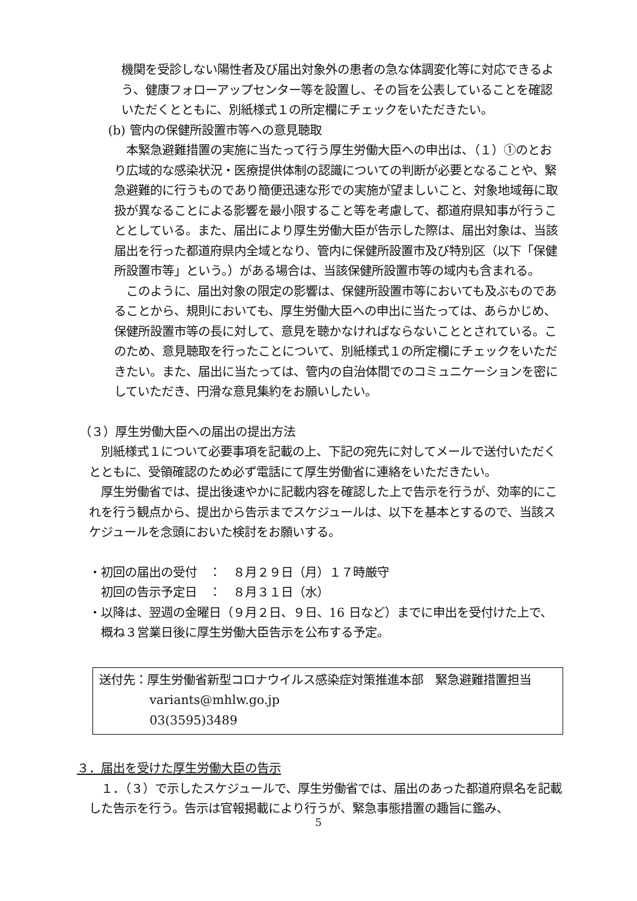機関を受診しない陽性者及び届出対象外の患者の急な体調変化等に対応できるよう、健康フォローアップセンター等を設置し、その旨を公表していることを確認いただくとともに、別紙様式１の所定欄にチェックをいただきたい。
(b) 管内の保健所設置市等への意見聴取
　本緊急避難措置の実施に当たって行う厚生労働大臣への申出は、（１）①のとおり広域的な感染状況・医療提供体制の認識についての判断が必要となることや、緊急避難的に行うものであり簡便迅速な形での実施が望ましいこと、対象地域毎に取扱が異なることによる影響を最小限すること等を考慮して、都道府県知事が行うこととしている。また、届出により厚生労働大臣が告示した際は、届出対象は、当該届出を行った都道府県内全域となり、管内に保健所設置市及び特別区（以下「保健所設置市等」という。）がある場合は、当該保健所設置市等の域内も含まれる。
　このように、届出対象の限定の影響は、保健所設置市等においても及ぶものであることから、規則においても、厚生労働大臣への申出に当たっては、あらかじめ、保健所設置市等の長に対して、意見を聴かなければならないこととされている。このため、意見聴取を行ったことについて、別紙様式１の所定欄にチェックをいただきたい。また、届出に当たっては、管内の自治体間でのコミュニケーションを密にしていただき、円滑な意見集約をお願いしたい。
（３）厚生労働大臣への届出の提出方法
　別紙様式１について必要事項を記載の上、下記の宛先に対してメールで送付いただくとともに、受領確認のため必ず電話にて厚生労働省に連絡をいただきたい。
　厚生労働省では、提出後速やかに記載内容を確認した上で告示を行うが、効率的にこれを行う観点から、提出から告示までスケジュールは、以下を基本とするので、当該スケジュールを念頭においた検討をお願いする。
・初回の届出の受付　：　８月２９日（月）１７時厳守
　初回の告示予定日　：　８月３１日（水）
・以降は、翌週の金曜日（９月２日、９日、16 日など）までに申出を受付けた上で、概ね３営業日後に厚生労働大臣告示を公布する予定。
送付先：厚生労働省新型コロナウイルス感染症対策推進本部　緊急避難措置担当
variants@mhlw.go.jp
03(3595)3489
３．届出を受けた厚生労働大臣の告示
　１．（３）で示したスケジュールで、厚生労働省では、届出のあった都道府県名を記載した告示を行う。告示は官報掲載により行うが、緊急事態措置の趣旨に鑑み、
5